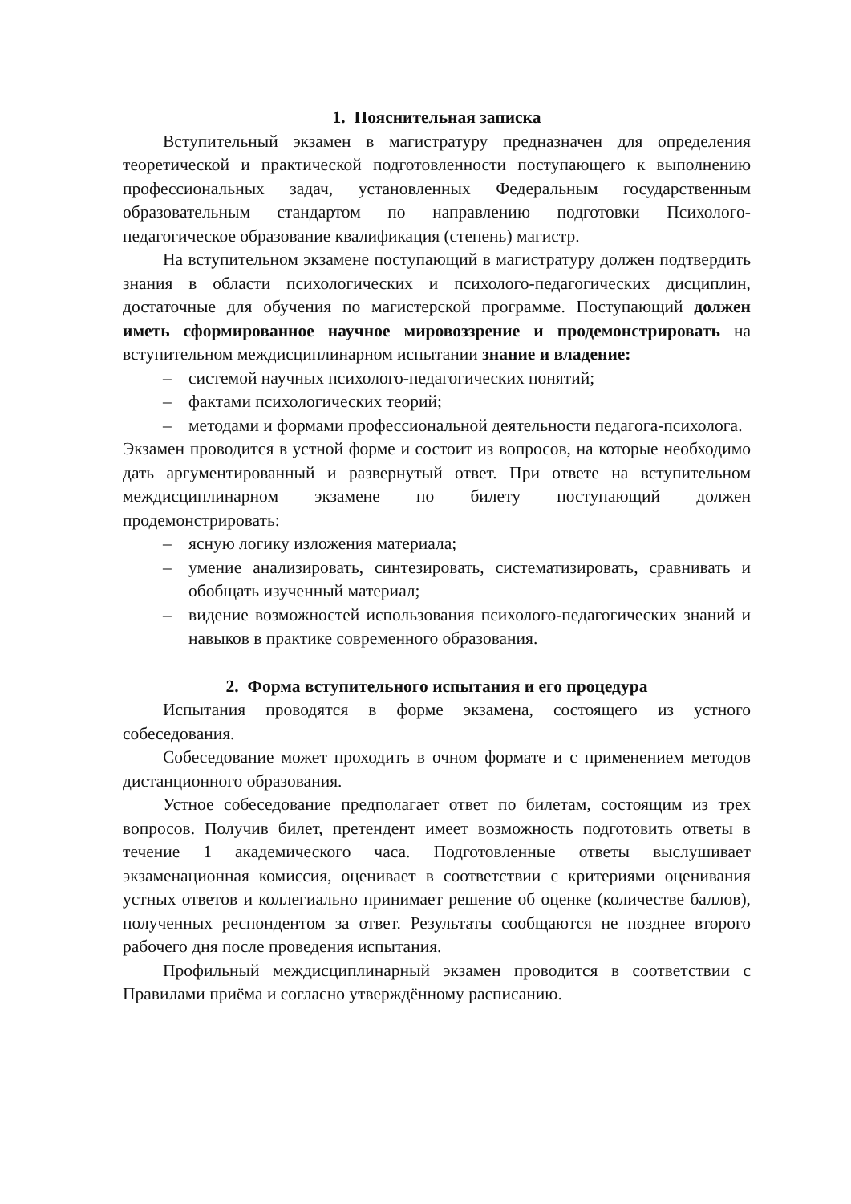1. Пояснительная записка
Вступительный экзамен в магистратуру предназначен для определения теоретической и практической подготовленности поступающего к выполнению профессиональных задач, установленных Федеральным государственным образовательным стандартом по направлению подготовки Психолого-педагогическое образование квалификация (степень) магистр.
На вступительном экзамене поступающий в магистратуру должен подтвердить знания в области психологических и психолого-педагогических дисциплин, достаточные для обучения по магистерской программе. Поступающий должен иметь сформированное научное мировоззрение и продемонстрировать на вступительном междисциплинарном испытании знание и владение:
– системой научных психолого-педагогических понятий;
– фактами психологических теорий;
– методами и формами профессиональной деятельности педагога-психолога.
Экзамен проводится в устной форме и состоит из вопросов, на которые необходимо дать аргументированный и развернутый ответ. При ответе на вступительном междисциплинарном экзамене по билету поступающий должен продемонстрировать:
– ясную логику изложения материала;
– умение анализировать, синтезировать, систематизировать, сравнивать и обобщать изученный материал;
– видение возможностей использования психолого-педагогических знаний и навыков в практике современного образования.
2. Форма вступительного испытания и его процедура
Испытания проводятся в форме экзамена, состоящего из устного собеседования.
Собеседование может проходить в очном формате и с применением методов дистанционного образования.
Устное собеседование предполагает ответ по билетам, состоящим из трех вопросов. Получив билет, претендент имеет возможность подготовить ответы в течение 1 академического часа. Подготовленные ответы выслушивает экзаменационная комиссия, оценивает в соответствии с критериями оценивания устных ответов и коллегиально принимает решение об оценке (количестве баллов), полученных респондентом за ответ. Результаты сообщаются не позднее второго рабочего дня после проведения испытания.
Профильный междисциплинарный экзамен проводится в соответствии с Правилами приёма и согласно утверждённому расписанию.